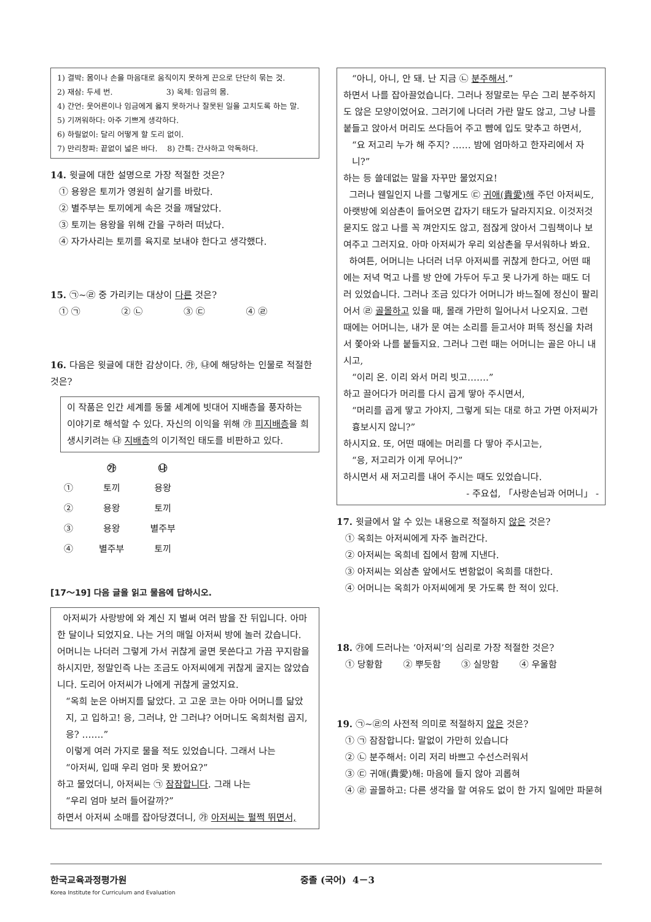1) 결박: 몸이나 손을 마음대로 움직이지 못하게 끈으로 단단히 묶는 것.
2) 재삼: 두세 번. 3) 옥체: 임금의 몸.
4) 간언: 웃어른이나 임금에게 옳지 못하거나 잘못된 일을 고치도록 하는 말.
5) 기꺼워하다: 아주 기쁘게 생각하다.
6) 하릴없이: 달리 어떻게 할 도리 없이.
7) 만리창파: 끝없이 넓은 바다. 8) 간특: 간사하고 악독하다.
14. 윗글에 대한 설명으로 가장 적절한 것은?
① 용왕은 토끼가 영원히 살기를 바랐다.
② 별주부는 토끼에게 속은 것을 깨달았다.
③ 토끼는 용왕을 위해 간을 구하러 떠났다.
④ 자가사리는 토끼를 육지로 보내야 한다고 생각했다.
15. ㉠~㉣ 중 가리키는 대상이 다른 것은?
① ㉠ ② ㉡ ③ ㉢ ④ ㉣
16. 다음은 윗글에 대한 감상이다. ㉮, ㉯에 해당하는 인물로 적절한 것은?
이 작품은 인간 세계를 동물 세계에 빗대어 지배층을 풍자하는 이야기로 해석할 수 있다. 자신의 이익을 위해 ㉮ 피지배층을 희생시키려는 ㉯ 지배층의 이기적인 태도를 비판하고 있다.
| | ㉮ | ㉯ |
| --- | --- | --- |
| ① | 토끼 | 용왕 |
| ② | 용왕 | 토끼 |
| ③ | 용왕 | 별주부 |
| ④ | 별주부 | 토끼 |
[17～19] 다음 글을 읽고 물음에 답하시오.
아저씨가 사랑방에 와 계신 지 벌써 여러 밤을 잔 뒤입니다. 아마 한 달이나 되었지요. 나는 거의 매일 아저씨 방에 놀러 갔습니다. 어머니는 나더러 그렇게 가서 귀찮게 굴면 못쓴다고 가끔 꾸지람을 하시지만, 정말인즉 나는 조금도 아저씨에게 귀찮게 굴지는 않았습니다. 도리어 아저씨가 나에게 귀찮게 굴었지요.
“옥희 눈은 아버지를 닮았다. 고 고운 코는 아마 어머니를 닮았지, 고 입하고! 응, 그러냐, 안 그러냐? 어머니도 옥희처럼 곱지, 응? …….”
이렇게 여러 가지로 물을 적도 있었습니다. 그래서 나는
“아저씨, 입때 우리 엄마 못 봤어요?”
하고 물었더니, 아저씨는 ㉠ 잠잠합니다. 그래 나는
“우리 엄마 보러 들어갈까?”
하면서 아저씨 소매를 잡아당겼더니, ㉮ 아저씨는 펄쩍 뛰면서,
“아니, 아니, 안 돼. 난 지금 ㉡ 분주해서.”
하면서 나를 잡아끌었습니다. 그러나 정말로는 무슨 그리 분주하지도 않은 모양이었어요. 그러기에 나더러 가란 말도 않고, 그냥 나를 붙들고 앉아서 머리도 쓰다듬어 주고 뺨에 입도 맞추고 하면서,
“요 저고리 누가 해 주지? …… 밤에 엄마하고 한자리에서 자니?”
하는 등 쓸데없는 말을 자꾸만 물었지요!
그러나 웬일인지 나를 그렇게도 ㉢ 귀애(貴愛)해 주던 아저씨도, 아랫방에 외삼촌이 들어오면 갑자기 태도가 달라지지요. 이것저것 묻지도 않고 나를 꼭 껴안지도 않고, 점잖게 앉아서 그림책이나 보여주고 그러지요. 아마 아저씨가 우리 외삼촌을 무서워하나 봐요.
하여튼, 어머니는 나더러 너무 아저씨를 귀찮게 한다고, 어떤 때에는 저녁 먹고 나를 방 안에 가두어 두고 못 나가게 하는 때도 더러 있었습니다. 그러나 조금 있다가 어머니가 바느질에 정신이 팔리어서 ㉣ 골몰하고 있을 때, 몰래 가만히 일어나서 나오지요. 그런 때에는 어머니는, 내가 문 여는 소리를 듣고서야 퍼뜩 정신을 차려서 쫓아와 나를 붙들지요. 그러나 그런 때는 어머니는 골은 아니 내시고,
“이리 온. 이리 와서 머리 빗고…….”
하고 끌어다가 머리를 다시 곱게 땋아 주시면서,
“머리를 곱게 땋고 가야지, 그렇게 되는 대로 하고 가면 아저씨가 흉보시지 않니?”
하시지요. 또, 어떤 때에는 머리를 다 땋아 주시고는,
“응, 저고리가 이게 무어니?”
하시면서 새 저고리를 내어 주시는 때도 있었습니다.
- 주요섭, 「사랑손님과 어머니」 -
17. 윗글에서 알 수 있는 내용으로 적절하지 않은 것은?
① 옥희는 아저씨에게 자주 놀러간다.
② 아저씨는 옥희네 집에서 함께 지낸다.
③ 아저씨는 외삼촌 앞에서도 변함없이 옥희를 대한다.
④ 어머니는 옥희가 아저씨에게 못 가도록 한 적이 있다.
18. ㉮에 드러나는 ‘아저씨’의 심리로 가장 적절한 것은?
① 당황함 ② 뿌듯함 ③ 실망함 ④ 우울함
19. ㉠~㉣의 사전적 의미로 적절하지 않은 것은?
① ㉠ 잠잠합니다: 말없이 가만히 있습니다
② ㉡ 분주해서: 이리 저리 바쁘고 수선스러워서
③ ㉢ 귀애(貴愛)해: 마음에 들지 않아 괴롭혀
④ ㉣ 골몰하고: 다른 생각을 할 여유도 없이 한 가지 일에만 파묻혀
한국교육과정평가원
Korea Institute for Curriculum and Evaluation
중졸 (국어) 4－3